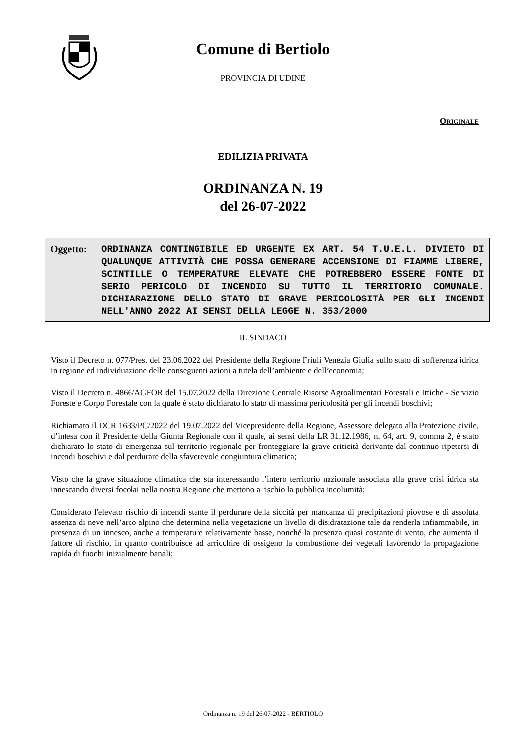Comune di Bertiolo
PROVINCIA DI UDINE
ORIGINALE
EDILIZIA PRIVATA
ORDINANZA N. 19
del 26-07-2022
Oggetto:
ORDINANZA CONTINGIBILE ED URGENTE EX ART. 54 T.U.E.L. DIVIETO DI QUALUNQUE ATTIVITÀ CHE POSSA GENERARE ACCENSIONE DI FIAMME LIBERE, SCINTILLE O TEMPERATURE ELEVATE CHE POTREBBERO ESSERE FONTE DI SERIO PERICOLO DI INCENDIO SU TUTTO IL TERRITORIO COMUNALE. DICHIARAZIONE DELLO STATO DI GRAVE PERICOLOSITÀ PER GLI INCENDI NELL'ANNO 2022 AI SENSI DELLA LEGGE N. 353/2000
IL SINDACO
Visto il Decreto n. 077/Pres. del 23.06.2022 del Presidente della Regione Friuli Venezia Giulia sullo stato di sofferenza idrica in regione ed individuazione delle conseguenti azioni a tutela dell’ambiente e dell’economia;
Visto il Decreto n. 4866/AGFOR del 15.07.2022 della Direzione Centrale Risorse Agroalimentari Forestali e Ittiche - Servizio Foreste e Corpo Forestale con la quale è stato dichiarato lo stato di massima pericolosità per gli incendi boschivi;
Richiamato il DCR 1633/PC/2022 del 19.07.2022 del Vicepresidente della Regione, Assessore delegato alla Protezione civile, d’intesa con il Presidente della Giunta Regionale con il quale, ai sensi della LR 31.12.1986, n. 64, art. 9, comma 2, è stato dichiarato lo stato di emergenza sul territorio regionale per fronteggiare la grave criticità derivante dal continuo ripetersi di incendi boschivi e dal perdurare della sfavorevole congiuntura climatica;
Visto che la grave situazione climatica che sta interessando l’intero territorio nazionale associata alla grave crisi idrica sta innescando diversi focolai nella nostra Regione che mettono a rischio la pubblica incolumità;
Considerato l'elevato rischio di incendi stante il perdurare della siccità per mancanza di precipitazioni piovose e di assoluta assenza di neve nell’arco alpino che determina nella vegetazione un livello di disidratazione tale da renderla infiammabile, in presenza di un innesco, anche a temperature relativamente basse, nonché la presenza quasi costante di vento, che aumenta il fattore di rischio, in quanto contribuisce ad arricchire di ossigeno la combustione dei vegetali favorendo la propagazione rapida di fuochi inizialmente banali;
Ordinanza n. 19 del 26-07-2022 - BERTIOLO